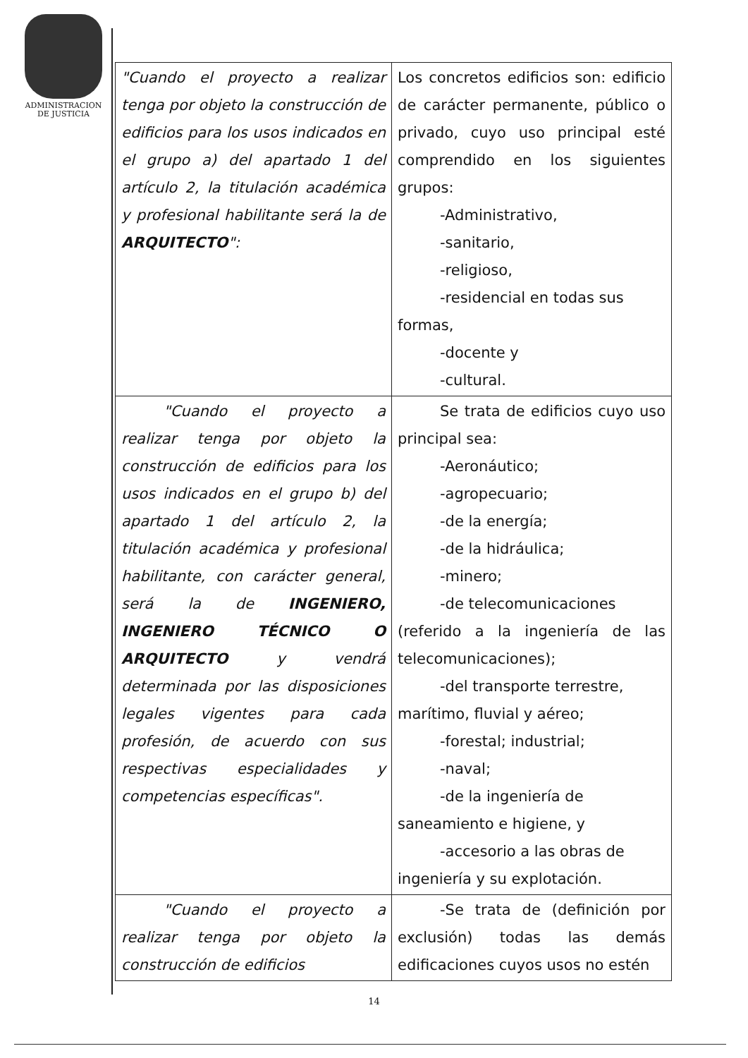ADMINISTRACION
DE JUSTICIA
| "Cuando el proyecto a realizar tenga por objeto la construcción de edificios para los usos indicados en el grupo a) del apartado 1 del artículo 2, la titulación académica y profesional habilitante será la de ARQUITECTO ": | Los concretos edificios son: edificio de carácter permanente, público o privado, cuyo uso principal esté comprendido en los siguientes grupos: -Administrativo, -sanitario, -religioso, -residencial en todas sus formas, -docente y -cultural. |
| "Cuando el proyecto a realizar tenga por objeto la construcción de edificios para los usos indicados en el grupo b) del apartado 1 del artículo 2, la titulación académica y profesional habilitante, con carácter general, será la de INGENIERO, INGENIERO TÉCNICO O ARQUITECTO y vendrá determinada por las disposiciones legales vigentes para cada profesión, de acuerdo con sus respectivas especialidades y competencias específicas". | Se trata de edificios cuyo uso principal sea: -Aeronáutico; -agropecuario; -de la energía; -de la hidráulica; -minero; -de telecomunicaciones (referido a la ingeniería de las telecomunicaciones); -del transporte terrestre, marítimo, fluvial y aéreo; -forestal; industrial; -naval; -de la ingeniería de saneamiento e higiene, y -accesorio a las obras de ingeniería y su explotación. |
| "Cuando el proyecto a realizar tenga por objeto la construcción de edificios | -Se trata de (definición por exclusión) todas las demás edificaciones cuyos usos no estén |
14